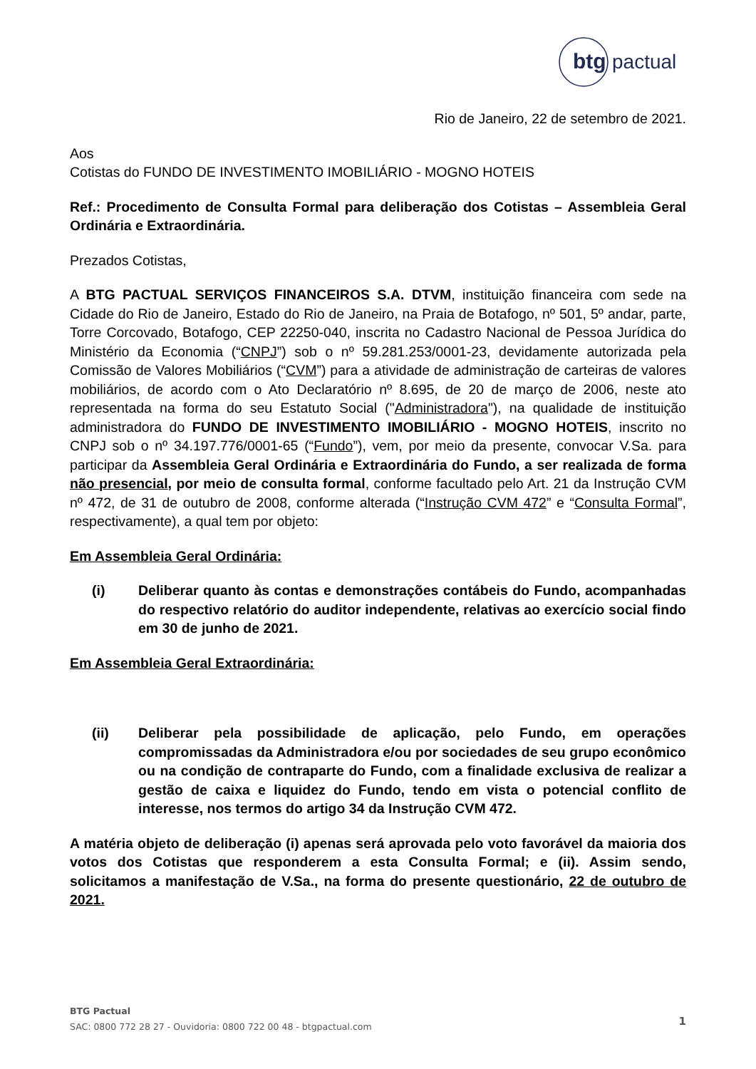btg
pactual
Rio de Janeiro, 22 de setembro de 2021.
Aos
Cotistas do FUNDO DE INVESTIMENTO IMOBILIÁRIO - MOGNO HOTEIS
Ref.: Procedimento de Consulta Formal para deliberação dos Cotistas – Assembleia Geral Ordinária e Extraordinária.
Prezados Cotistas,
A BTG PACTUAL SERVIÇOS FINANCEIROS S.A. DTVM, instituição financeira com sede na Cidade do Rio de Janeiro, Estado do Rio de Janeiro, na Praia de Botafogo, nº 501, 5º andar, parte, Torre Corcovado, Botafogo, CEP 22250-040, inscrita no Cadastro Nacional de Pessoa Jurídica do Ministério da Economia (“CNPJ”) sob o nº 59.281.253/0001-23, devidamente autorizada pela Comissão de Valores Mobiliários (“CVM”) para a atividade de administração de carteiras de valores mobiliários, de acordo com o Ato Declaratório nº 8.695, de 20 de março de 2006, neste ato representada na forma do seu Estatuto Social ("Administradora"), na qualidade de instituição administradora do FUNDO DE INVESTIMENTO IMOBILIÁRIO - MOGNO HOTEIS, inscrito no CNPJ sob o nº 34.197.776/0001-65 (“Fundo”), vem, por meio da presente, convocar V.Sa. para participar da Assembleia Geral Ordinária e Extraordinária do Fundo, a ser realizada de forma não presencial, por meio de consulta formal, conforme facultado pelo Art. 21 da Instrução CVM nº 472, de 31 de outubro de 2008, conforme alterada (“Instrução CVM 472” e “Consulta Formal”, respectivamente), a qual tem por objeto:
Em Assembleia Geral Ordinária:
(i) Deliberar quanto às contas e demonstrações contábeis do Fundo, acompanhadas do respectivo relatório do auditor independente, relativas ao exercício social findo em 30 de junho de 2021.
Em Assembleia Geral Extraordinária:
(ii) Deliberar pela possibilidade de aplicação, pelo Fundo, em operações compromissadas da Administradora e/ou por sociedades de seu grupo econômico ou na condição de contraparte do Fundo, com a finalidade exclusiva de realizar a gestão de caixa e liquidez do Fundo, tendo em vista o potencial conflito de interesse, nos termos do artigo 34 da Instrução CVM 472.
A matéria objeto de deliberação (i) apenas será aprovada pelo voto favorável da maioria dos votos dos Cotistas que responderem a esta Consulta Formal; e (ii). Assim sendo, solicitamos a manifestação de V.Sa., na forma do presente questionário, 22 de outubro de 2021.
BTG Pactual
SAC: 0800 772 28 27 - Ouvidoria: 0800 722 00 48 - btgpactual.com
1